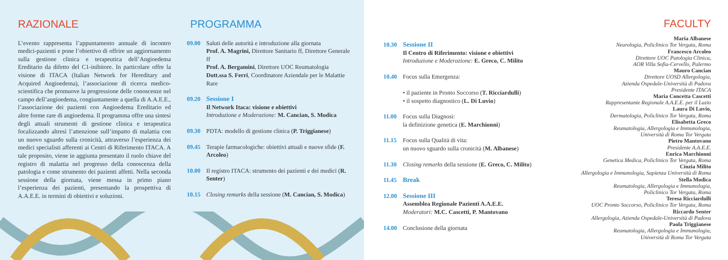RAZIONALE
L’evento rappresenta l’appuntamento annuale di incontro medici-pazienti e pone l’obiettivo di offrire un aggiornamento sulla gestione clinica e terapeutica dell’Angioedema Ereditario da difetto del C1-inibitore. In particolare offre la visione di ITACA (Italian Network for Hereditary and Acquired Angioedema), l’associazione di ricerca medico-scientifica che promuove la progressione delle conoscenze nel campo dell’angioedema, congiuntamente a quella di A.A.E.E., l’associazione dei pazienti con Angioedema Ereditario ed altre forme rare di angioedema. Il programma offre una sintesi degli attuali strumenti di gestione clinica e terapeutica focalizzando altresì l’attenzione sull’impatto di malattia con un nuovo sguardo sulla cronicità, attraverso l’esperienza dei medici specialisti afferenti ai Centri di Riferimento ITACA. A tale proposito, viene in aggiunta presentato il ruolo chiave del registro di malattia nel progresso della conoscenza della patologia e come strumento dei pazienti affetti. Nella seconda sessione della giornata, viene messa in primo piano l’esperienza dei pazienti, presentando la prospettiva di A.A.E.E. in termini di obiettivi e soluzioni.
PROGRAMMA
09.00 Saluti delle autorità e introduzione alla giornata
Prof. A. Magrini, Direttore Sanitario ff, Direttore Generale ff
Prof. A. Bergamini, Direttore UOC Reumatologia
Dott.ssa S. Ferri, Coordinatore Aziendale per le Malattie Rare
09.20 Sessione I
Il Network Itaca: visione e obiettivi
Introduzione e Moderazione: M. Cancian, S. Modica
09.30 PDTA: modello di gestione clinica (P. Triggianese)
09.45 Terapie farmacologiche: obiettivi attuali e nuove sfide (F. Arcoleo)
10.00 Il registro ITACA: strumento dei pazienti e dei medici (R. Senter)
10.15 Closing remarks della sessione (M. Cancian, S. Modica)
10.30 Sessione II
Il Centro di Riferimento: visione e obiettivi
Introduzione e Moderazione: E. Greco, C. Milito
10.40 Focus sulla Emergenza:
• il paziente in Pronto Soccorso (T. Ricciardulli)
• il sospetto diagnostico (L. Di Luvio)
11.00 Focus sulla Diagnosi:
la definizione genetica (E. Marchionni)
11.15 Focus sulla Qualità di vita:
un nuovo sguardo sulla cronicità (M. Albanese)
11.30 Closing remarks della sessione (E. Greco, C. Milito)
11.45 Break
12.00 Sessione III
Assemblea Regionale Pazienti A.A.E.E.
Moderatori: M.C. Cascetti, P. Mantovano
14.00 Conclusione della giornata
FACULTY
Maria Albanese
Neurologia, Policlinico Tor Vergata, Roma
Francesco Arcoleo
Direttore UOC Patologia Clinica,
AOR Villa Sofia-Cervello, Palermo
Mauro Cancian
Direttore UOSD Allergologia,
Azienda Ospedale-Università di Padova
Presidente ITACA
Maria Concetta Cascetti
Rappresentante Regionale A.A.E.E. per il Lazio
Laura Di Luvio,
Dermatologia, Policlinico Tor Vergata, Roma
Elisabetta Greco
Reumatologia, Allergologia e Immunologia,
Università di Roma Tor Vergata
Pietro Mantovano
Presidente A.A.E.E.
Enrica Marchionni
Genetica Medica, Policlinico Tor Vergata, Roma
Cinzia Milito
Allergologia e Immunologia, Sapienza Università di Roma
Stella Modica
Reumatologia, Allergologia e Immunologia,
Policlinico Tor Vergata, Roma
Teresa Ricciardulli
UOC Pronto Soccorso, Policlinico Tor Vergata, Roma
Riccardo Senter
Allergologia, Azienda Ospedale-Università di Padova
Paola Triggianese
Reumatologia, Allergologia e Immunologia,
Università di Roma Tor Vergata